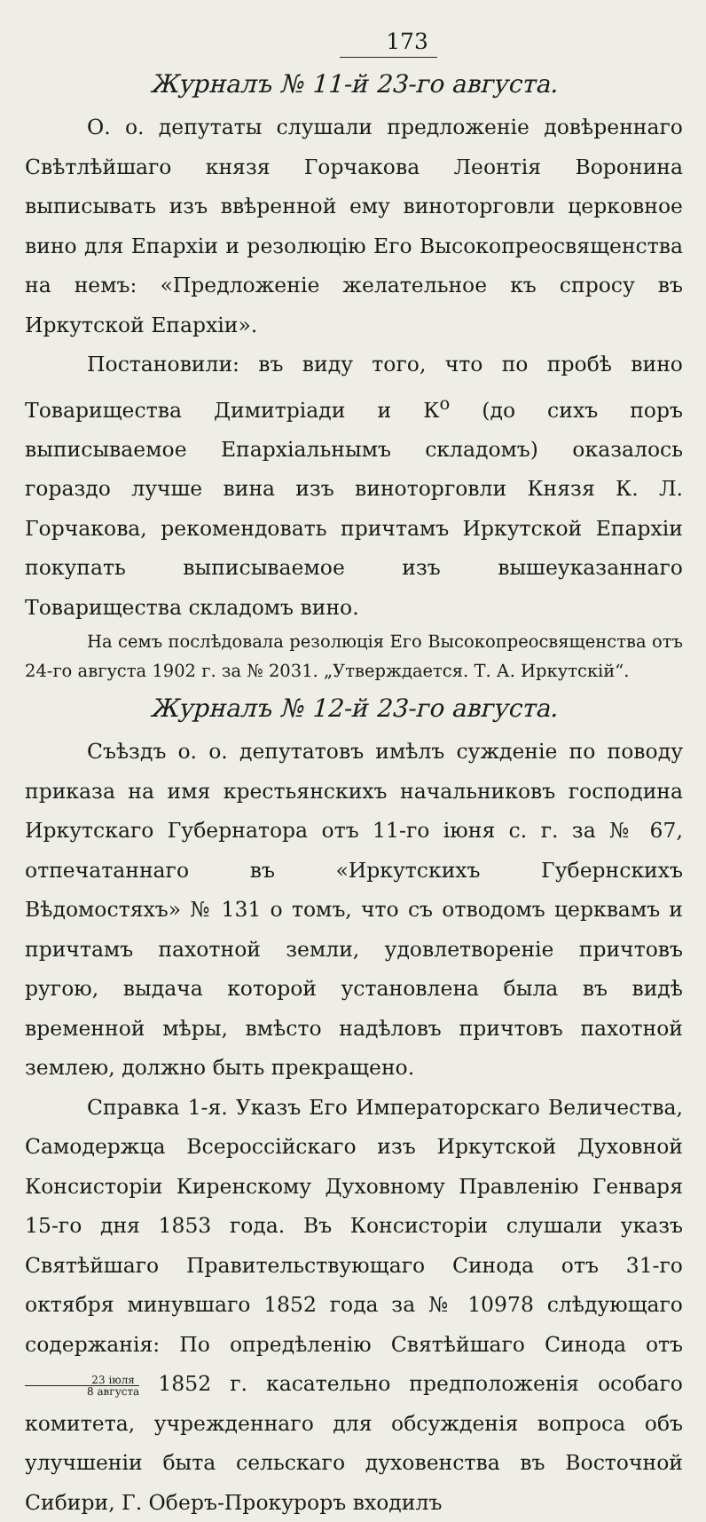173
Журналъ № 11-й 23-го августа.
О. о. депутаты слушали предложеніе довѣреннаго Свѣтлѣйшаго князя Горчакова Леонтія Воронина выписывать изъ ввѣренной ему виноторговли церковное вино для Епархіи и резолюцію Его Высокопреосвященства на немъ: «Предложеніе желательное къ спросу въ Иркутской Епархіи».
Постановили: въ виду того, что по пробѣ вино Товарищества Димитріади и К<sup>о</sup> (до сихъ поръ выписываемое Епархіальнымъ складомъ) оказалось гораздо лучше вина изъ виноторговли Князя К. Л. Горчакова, рекомендовать причтамъ Иркутской Епархіи покупать выписываемое изъ вышеуказаннаго Товарищества складомъ вино.
На семъ послѣдовала резолюція Его Высокопреосвященства отъ 24-го августа 1902 г. за № 2031. „Утверждается. Т. А. Иркутскій“.
Журналъ № 12-й 23-го августа.
Съѣздъ о. о. депутатовъ имѣлъ сужденіе по поводу приказа на имя крестьянскихъ начальниковъ господина Иркутскаго Губернатора отъ 11-го іюня с. г. за № 67, отпечатаннаго въ «Иркутскихъ Губернскихъ Вѣдомостяхъ» № 131 о томъ, что съ отводомъ церквамъ и причтамъ пахотной земли, удовлетвореніе причтовъ ругою, выдача которой установлена была въ видѣ временной мѣры, вмѣсто надѣловъ причтовъ пахотной землею, должно быть прекращено.
Справка 1-я. Указъ Его Императорскаго Величества, Самодержца Всероссійскаго изъ Иркутской Духовной Консисторіи Киренскому Духовному Правленію Генваря 15-го дня 1853 года. Въ Консисторіи слушали указъ Святѣйшаго Правительствующаго Синода отъ 31-го октября минувшаго 1852 года за № 10978 слѣдующаго содержанія: По опредѣленію Святѣйшаго Синода отъ 23 іюля 8 августа 1852 г. касательно предположенія особаго комитета, учрежденнаго для обсужденія вопроса объ улучшеніи быта сельскаго духовенства въ Восточной Сибири, Г. Оберъ-Прокуроръ входилъ